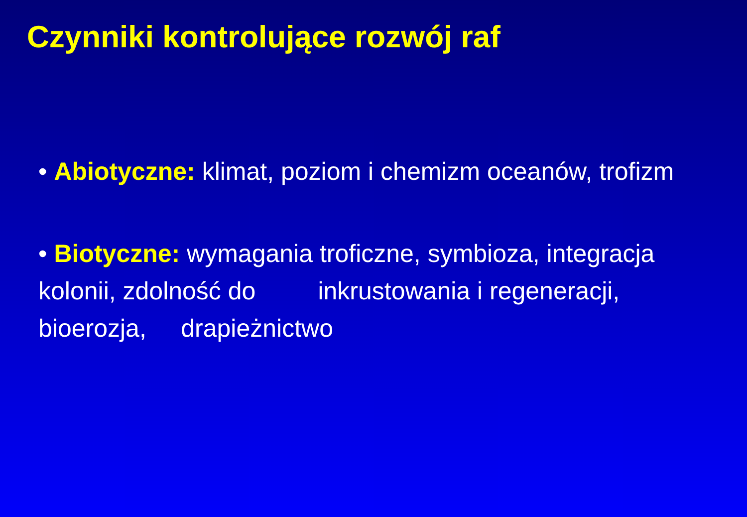Czynniki kontrolujące rozwój raf
• Abiotyczne: klimat, poziom i chemizm oceanów, trofizm
• Biotyczne: wymagania troficzne, symbioza, integracja kolonii, zdolność do inkrustowania i regeneracji, bioerozja, drapieżnictwo